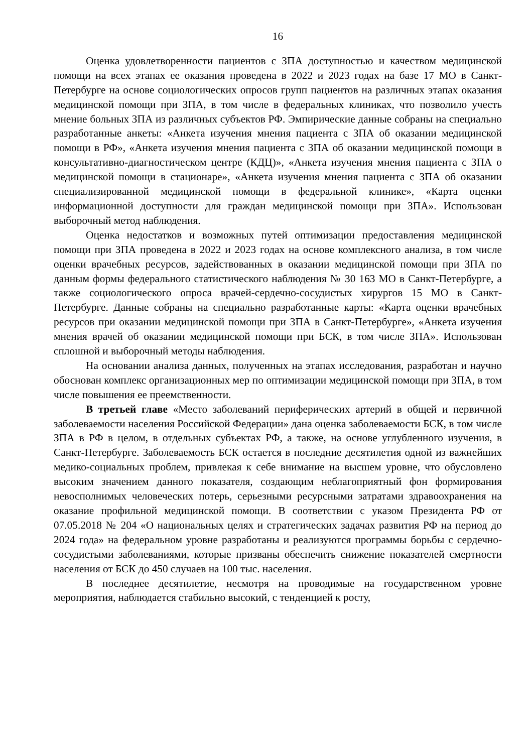16
Оценка удовлетворенности пациентов с ЗПА доступностью и качеством медицинской помощи на всех этапах ее оказания проведена в 2022 и 2023 годах на базе 17 МО в Санкт-Петербурге на основе социологических опросов групп пациентов на различных этапах оказания медицинской помощи при ЗПА, в том числе в федеральных клиниках, что позволило учесть мнение больных ЗПА из различных субъектов РФ. Эмпирические данные собраны на специально разработанные анкеты: «Анкета изучения мнения пациента с ЗПА об оказании медицинской помощи в РФ», «Анкета изучения мнения пациента с ЗПА об оказании медицинской помощи в консультативно-диагностическом центре (КДЦ)», «Анкета изучения мнения пациента с ЗПА о медицинской помощи в стационаре», «Анкета изучения мнения пациента с ЗПА об оказании специализированной медицинской помощи в федеральной клинике», «Карта оценки информационной доступности для граждан медицинской помощи при ЗПА». Использован выборочный метод наблюдения.
Оценка недостатков и возможных путей оптимизации предоставления медицинской помощи при ЗПА проведена в 2022 и 2023 годах на основе комплексного анализа, в том числе оценки врачебных ресурсов, задействованных в оказании медицинской помощи при ЗПА по данным формы федерального статистического наблюдения № 30 163 МО в Санкт-Петербурге, а также социологического опроса врачей-сердечно-сосудистых хирургов 15 МО в Санкт-Петербурге. Данные собраны на специально разработанные карты: «Карта оценки врачебных ресурсов при оказании медицинской помощи при ЗПА в Санкт-Петербурге», «Анкета изучения мнения врачей об оказании медицинской помощи при БСК, в том числе ЗПА». Использован сплошной и выборочный методы наблюдения.
На основании анализа данных, полученных на этапах исследования, разработан и научно обоснован комплекс организационных мер по оптимизации медицинской помощи при ЗПА, в том числе повышения ее преемственности.
В третьей главе «Место заболеваний периферических артерий в общей и первичной заболеваемости населения Российской Федерации» дана оценка заболеваемости БСК, в том числе ЗПА в РФ в целом, в отдельных субъектах РФ, а также, на основе углубленного изучения, в Санкт-Петербурге. Заболеваемость БСК остается в последние десятилетия одной из важнейших медико-социальных проблем, привлекая к себе внимание на высшем уровне, что обусловлено высоким значением данного показателя, создающим неблагоприятный фон формирования невосполнимых человеческих потерь, серьезными ресурсными затратами здравоохранения на оказание профильной медицинской помощи. В соответствии с указом Президента РФ от 07.05.2018 № 204 «О национальных целях и стратегических задачах развития РФ на период до 2024 года» на федеральном уровне разработаны и реализуются программы борьбы с сердечно-сосудистыми заболеваниями, которые призваны обеспечить снижение показателей смертности населения от БСК до 450 случаев на 100 тыс. населения.
В последнее десятилетие, несмотря на проводимые на государственном уровне мероприятия, наблюдается стабильно высокий, с тенденцией к росту,